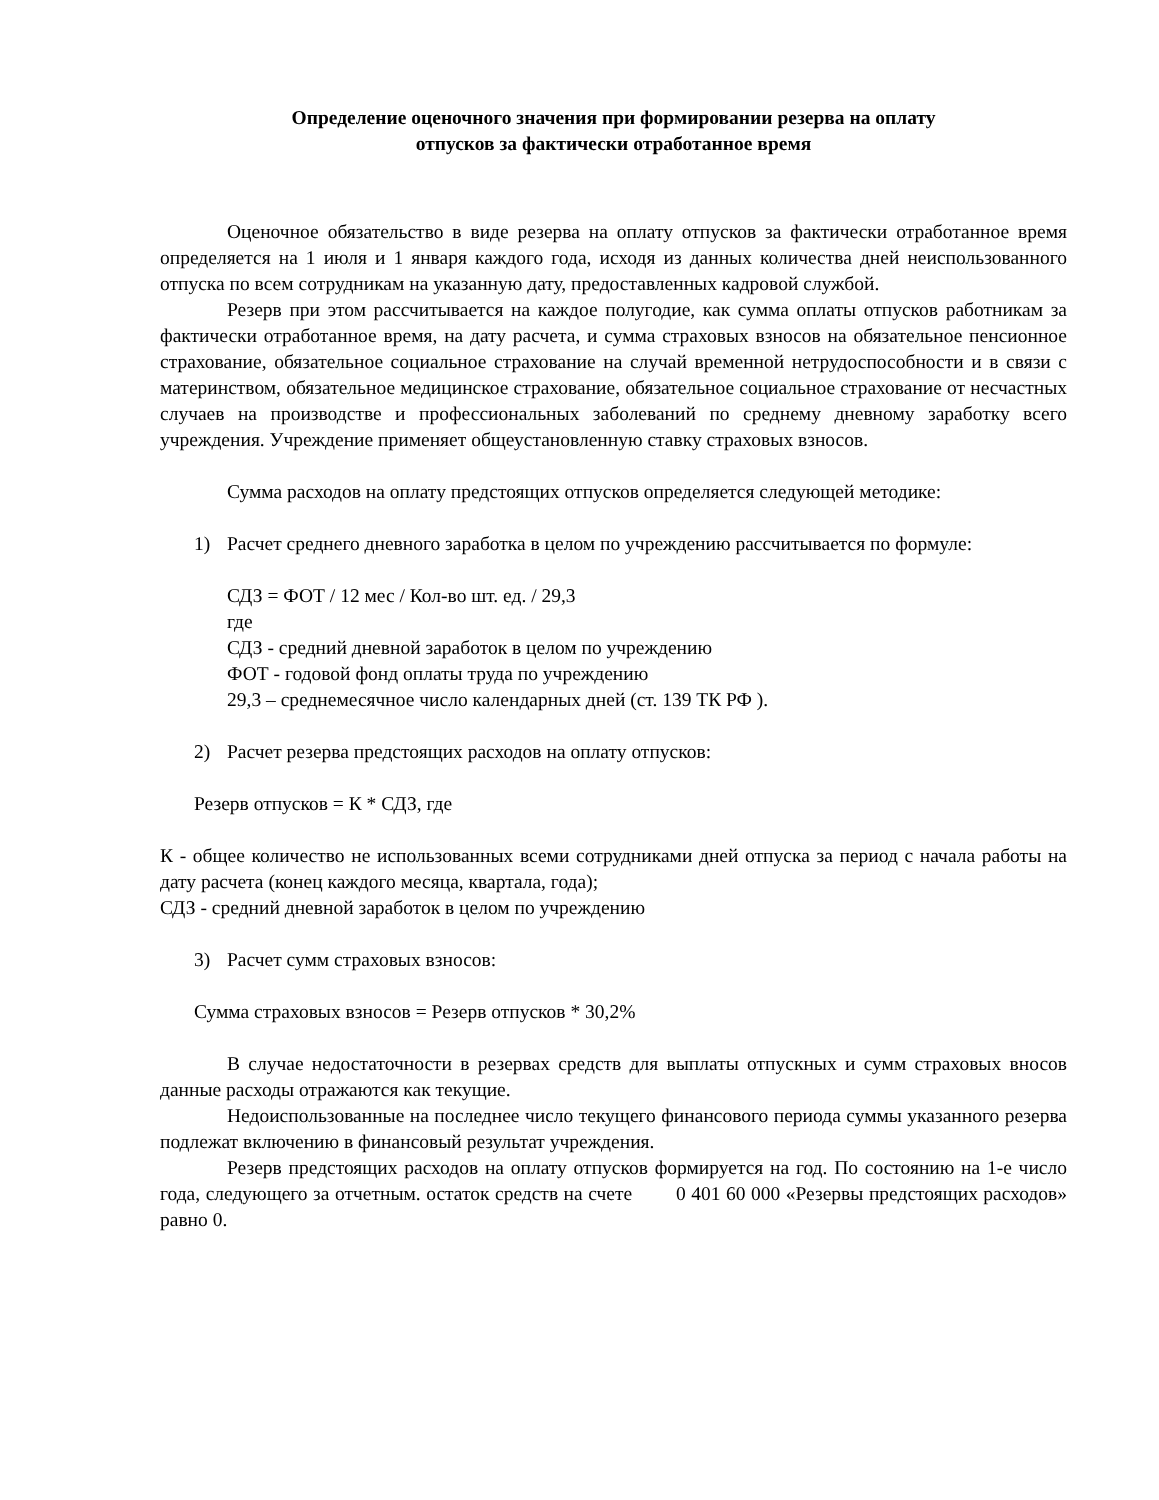Определение оценочного значения при формировании резерва на оплату
отпусков за фактически отработанное время
Оценочное обязательство в виде резерва на оплату отпусков за фактически отработанное время определяется на 1 июля и 1 января каждого года, исходя из данных количества дней неиспользованного отпуска по всем сотрудникам на указанную дату, предоставленных кадровой службой.
Резерв при этом рассчитывается на каждое полугодие, как сумма оплаты отпусков работникам за фактически отработанное время, на дату расчета, и сумма страховых взносов на обязательное пенсионное страхование, обязательное социальное страхование на случай временной нетрудоспособности и в связи с материнством, обязательное медицинское страхование, обязательное социальное страхование от несчастных случаев на производстве и профессиональных заболеваний по среднему дневному заработку всего учреждения. Учреждение применяет общеустановленную ставку страховых взносов.
Сумма расходов на оплату предстоящих отпусков определяется следующей методике:
1) Расчет среднего дневного заработка в целом по учреждению рассчитывается по формуле:
СДЗ = ФОТ / 12 мес / Кол-во шт. ед. / 29,3
где
СДЗ - средний дневной заработок в целом по учреждению
ФОТ - годовой фонд оплаты труда по учреждению
29,3 – среднемесячное число календарных дней (ст. 139 ТК РФ ).
2) Расчет резерва предстоящих расходов на оплату отпусков:
Резерв отпусков = К * СДЗ, где
К - общее количество не использованных всеми сотрудниками дней отпуска за период с начала работы на дату расчета (конец каждого месяца, квартала, года);
СДЗ - средний дневной заработок в целом по учреждению
3) Расчет сумм страховых взносов:
Сумма страховых взносов = Резерв отпусков * 30,2%
В случае недостаточности в резервах средств для выплаты отпускных и сумм страховых вносов данные расходы отражаются как текущие.
Недоиспользованные на последнее число текущего финансового периода суммы указанного резерва подлежат включению в финансовый результат учреждения.
Резерв предстоящих расходов на оплату отпусков формируется на год. По состоянию на 1-е число года, следующего за отчетным. остаток средств на счете 0 401 60 000 «Резервы предстоящих расходов» равно 0.